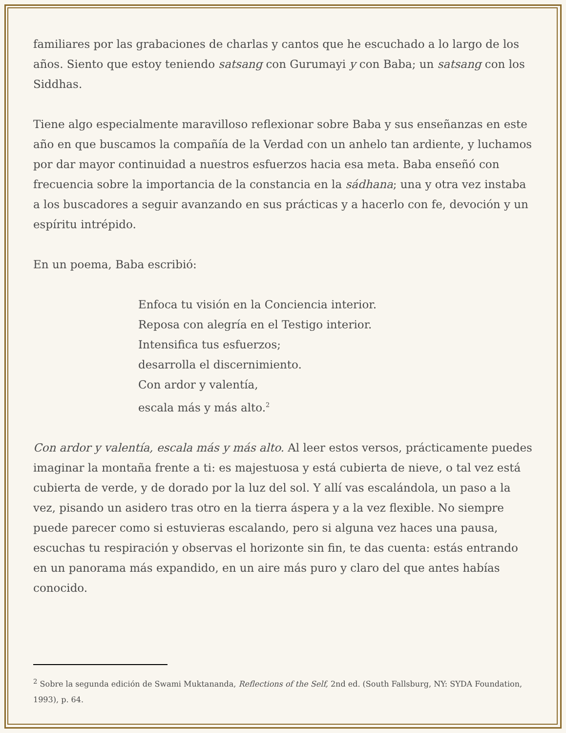familiares por las grabaciones de charlas y cantos que he escuchado a lo largo de los años. Siento que estoy teniendo satsang con Gurumayi y con Baba; un satsang con los Siddhas.
Tiene algo especialmente maravilloso reflexionar sobre Baba y sus enseñanzas en este año en que buscamos la compañía de la Verdad con un anhelo tan ardiente, y luchamos por dar mayor continuidad a nuestros esfuerzos hacia esa meta. Baba enseñó con frecuencia sobre la importancia de la constancia en la sádhana; una y otra vez instaba a los buscadores a seguir avanzando en sus prácticas y a hacerlo con fe, devoción y un espíritu intrépido.
En un poema, Baba escribió:
Enfoca tu visión en la Conciencia interior.
Reposa con alegría en el Testigo interior.
Intensifica tus esfuerzos;
desarrolla el discernimiento.
Con ardor y valentía,
escala más y más alto.<sup>2</sup>
Con ardor y valentía, escala más y más alto. Al leer estos versos, prácticamente puedes imaginar la montaña frente a ti: es majestuosa y está cubierta de nieve, o tal vez está cubierta de verde, y de dorado por la luz del sol. Y allí vas escalándola, un paso a la vez, pisando un asidero tras otro en la tierra áspera y a la vez flexible. No siempre puede parecer como si estuvieras escalando, pero si alguna vez haces una pausa, escuchas tu respiración y observas el horizonte sin fin, te das cuenta: estás entrando en un panorama más expandido, en un aire más puro y claro del que antes habías conocido.
<sup>2</sup> Sobre la segunda edición de Swami Muktananda, Reflections of the Self, 2nd ed. (South Fallsburg, NY: SYDA Foundation, 1993), p. 64.